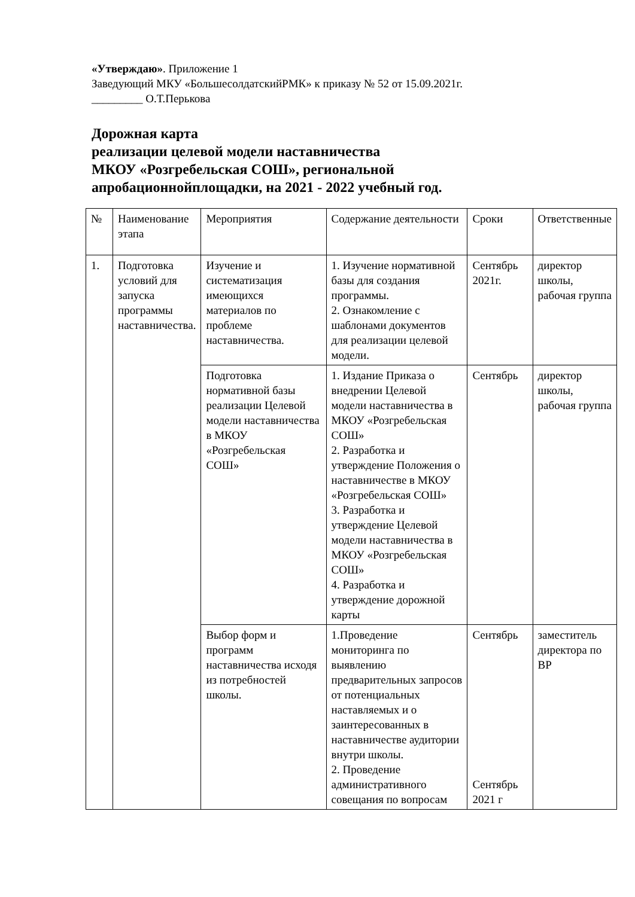«Утверждаю». Приложение 1
Заведующий МКУ «БольшесолдатскийРМК» к приказу № 52 от 15.09.2021г.
_________ О.Т.Перькова
Дорожная карта
реализации целевой модели наставничества
МКОУ «Розгребельская СОШ», региональной
апробационнойплощадки, на 2021 - 2022 учебный год.
| № | Наименование этапа | Мероприятия | Содержание деятельности | Сроки | Ответственные |
| 1. | Подготовка условий для запуска программы наставничества. | Изучение и систематизация имеющихся материалов по проблеме наставничества. | 1. Изучение нормативной базы для создания программы. 2. Ознакомление с шаблонами документов для реализации целевой модели. | Сентябрь 2021г. | директор школы, рабочая группа |
| | | Подготовка нормативной базы реализации Целевой модели наставничества в МКОУ «Розгребельская СОШ» | 1. Издание Приказа о внедрении Целевой модели наставничества в МКОУ «Розгребельская СОШ» 2. Разработка и утверждение Положения о наставничестве в МКОУ «Розгребельская СОШ» 3. Разработка и утверждение Целевой модели наставничества в МКОУ «Розгребельская СОШ» 4. Разработка и утверждение дорожной карты | Сентябрь | директор школы, рабочая группа |
| | | Выбор форм и программ наставничества исходя из потребностей школы. | 1.Проведение мониторинга по выявлению предварительных запросов от потенциальных наставляемых и о заинтересованных в наставничестве аудитории внутри школы. 2. Проведение административного совещания по вопросам | Сентябрь Сентябрь 2021 г | заместитель директора по ВР |